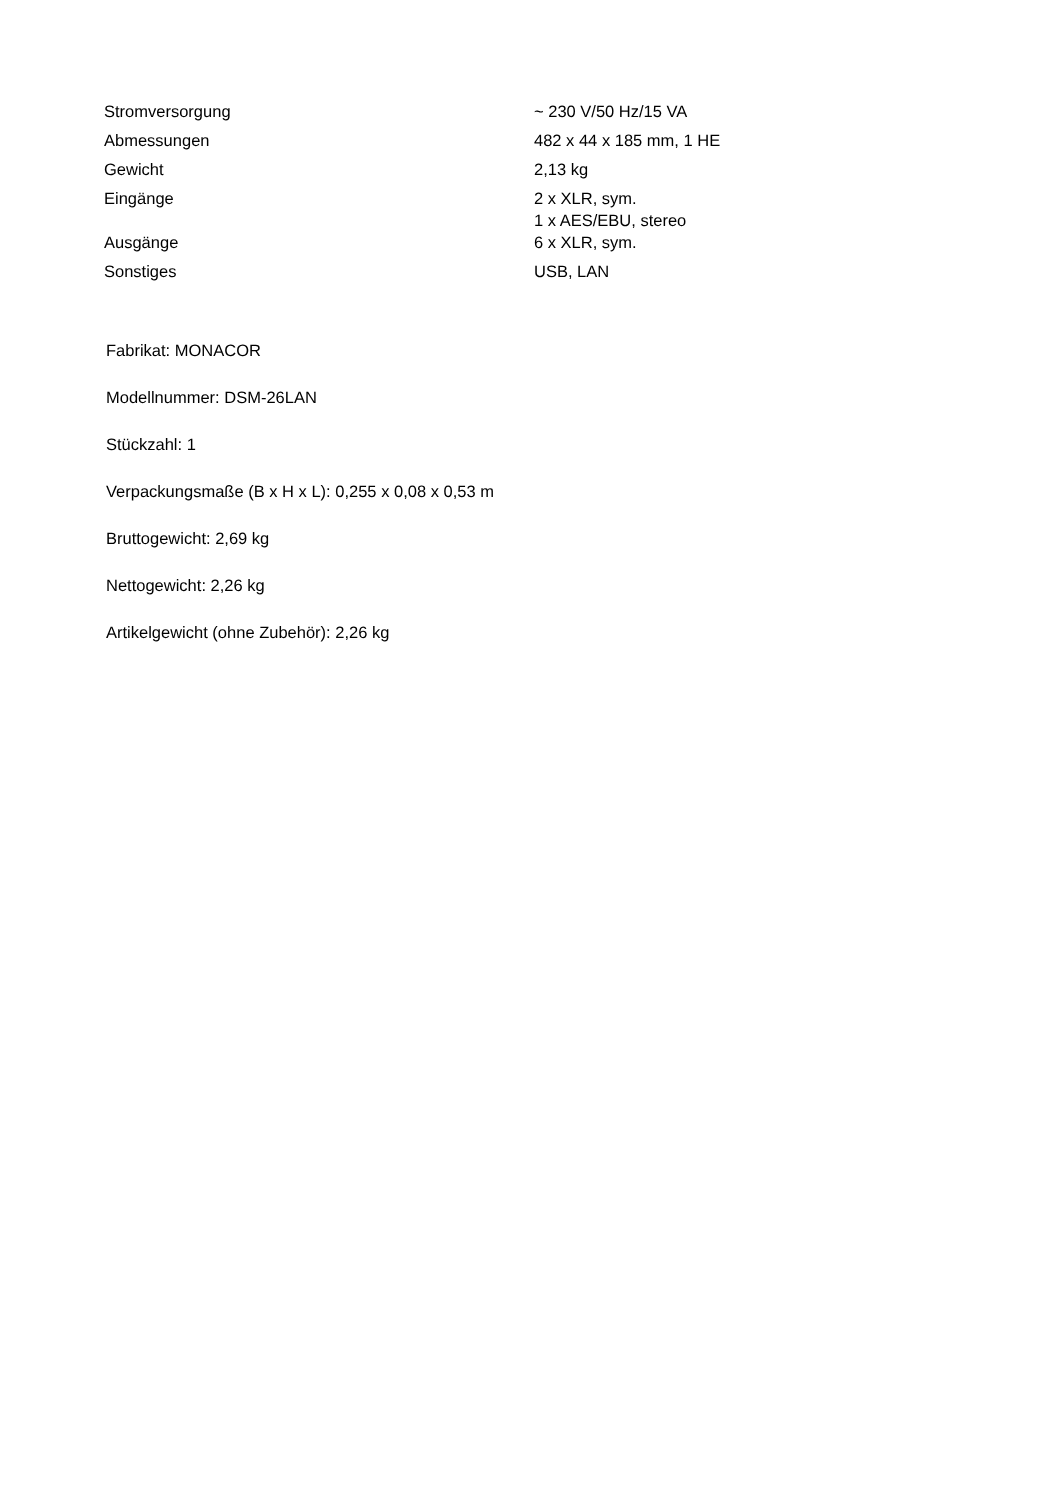| Stromversorgung | ~ 230 V/50 Hz/15 VA |
| Abmessungen | 482 x 44 x 185 mm, 1 HE |
| Gewicht | 2,13 kg |
| Eingänge | 2 x XLR, sym. 1 x AES/EBU, stereo |
| Ausgänge | 6 x XLR, sym. |
| Sonstiges | USB, LAN |
Fabrikat: MONACOR
Modellnummer: DSM-26LAN
Stückzahl: 1
Verpackungsmaße (B x H x L): 0,255 x 0,08 x 0,53 m
Bruttogewicht: 2,69 kg
Nettogewicht: 2,26 kg
Artikelgewicht (ohne Zubehör): 2,26 kg